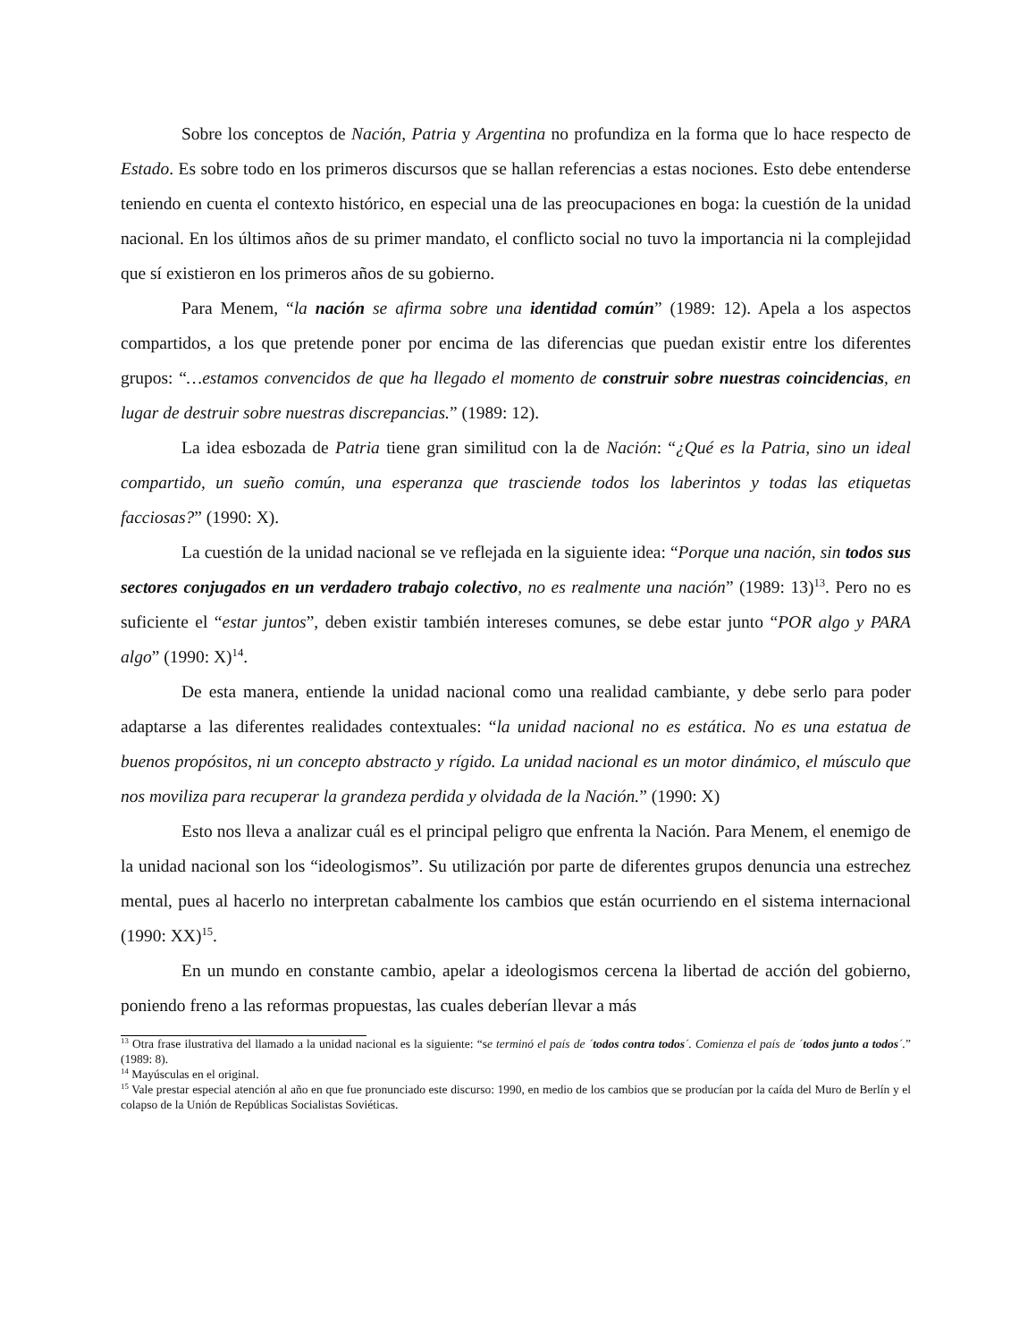Sobre los conceptos de Nación, Patria y Argentina no profundiza en la forma que lo hace respecto de Estado. Es sobre todo en los primeros discursos que se hallan referencias a estas nociones. Esto debe entenderse teniendo en cuenta el contexto histórico, en especial una de las preocupaciones en boga: la cuestión de la unidad nacional. En los últimos años de su primer mandato, el conflicto social no tuvo la importancia ni la complejidad que sí existieron en los primeros años de su gobierno.
Para Menem, “la nación se afirma sobre una identidad común” (1989: 12). Apela a los aspectos compartidos, a los que pretende poner por encima de las diferencias que puedan existir entre los diferentes grupos: “…estamos convencidos de que ha llegado el momento de construir sobre nuestras coincidencias, en lugar de destruir sobre nuestras discrepancias.” (1989: 12).
La idea esbozada de Patria tiene gran similitud con la de Nación: “¿Qué es la Patria, sino un ideal compartido, un sueño común, una esperanza que trasciende todos los laberintos y todas las etiquetas facciosas?” (1990: X).
La cuestión de la unidad nacional se ve reflejada en la siguiente idea: “Porque una nación, sin todos sus sectores conjugados en un verdadero trabajo colectivo, no es realmente una nación” (1989: 13)<sup>13</sup>. Pero no es suficiente el “estar juntos”, deben existir también intereses comunes, se debe estar junto “POR algo y PARA algo” (1990: X)<sup>14</sup>.
De esta manera, entiende la unidad nacional como una realidad cambiante, y debe serlo para poder adaptarse a las diferentes realidades contextuales: “la unidad nacional no es estática. No es una estatua de buenos propósitos, ni un concepto abstracto y rígido. La unidad nacional es un motor dinámico, el músculo que nos moviliza para recuperar la grandeza perdida y olvidada de la Nación.” (1990: X)
Esto nos lleva a analizar cuál es el principal peligro que enfrenta la Nación. Para Menem, el enemigo de la unidad nacional son los “ideologismos”. Su utilización por parte de diferentes grupos denuncia una estrechez mental, pues al hacerlo no interpretan cabalmente los cambios que están ocurriendo en el sistema internacional (1990: XX)<sup>15</sup>.
En un mundo en constante cambio, apelar a ideologismos cercena la libertad de acción del gobierno, poniendo freno a las reformas propuestas, las cuales deberían llevar a más
<sup>13</sup> Otra frase ilustrativa del llamado a la unidad nacional es la siguiente: “se terminó el país de ´todos contra todos´. Comienza el país de ´todos junto a todos´.” (1989: 8).
<sup>14</sup> Mayúsculas en el original.
<sup>15</sup> Vale prestar especial atención al año en que fue pronunciado este discurso: 1990, en medio de los cambios que se producían por la caída del Muro de Berlín y el colapso de la Unión de Repúblicas Socialistas Soviéticas.